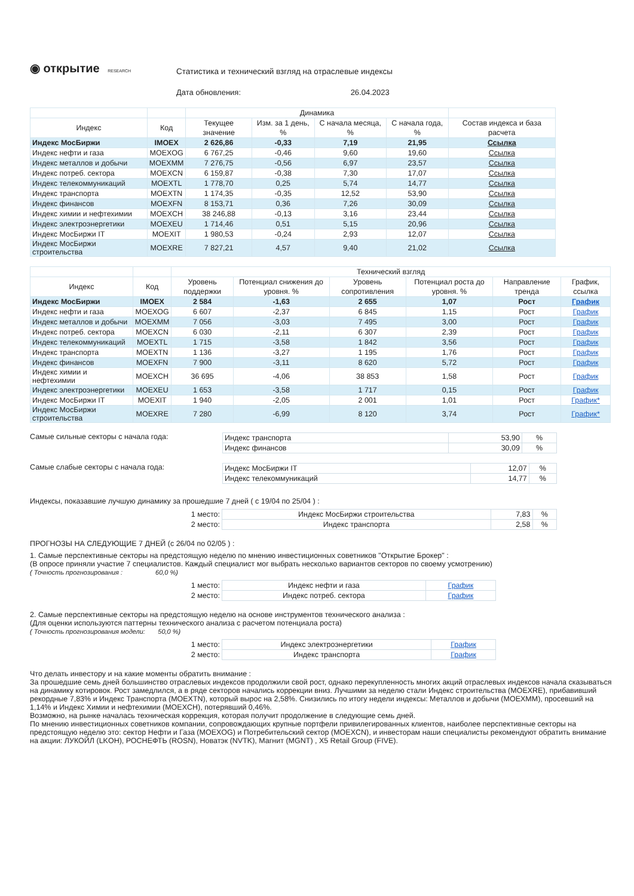◉ открытие RESEARCH
Статистика и технический взгляд на отраслевые индексы
Дата обновления: 26.04.2023
| | | Динамика | | | | |
| --- | --- | --- | --- | --- | --- | --- |
| Индекс | Код | Текущее значение | Изм. за 1 день, % | С начала месяца, % | С начала года, % | Состав индекса и база расчета |
| Индекс МосБиржи | IMOEX | 2 626,86 | -0,33 | 7,19 | 21,95 | Ссылка |
| Индекс нефти и газа | MOEXOG | 6 767,25 | -0,46 | 9,60 | 19,60 | Ссылка |
| Индекс металлов и добычи | MOEXMM | 7 276,75 | -0,56 | 6,97 | 23,57 | Ссылка |
| Индекс потреб. сектора | MOEXCN | 6 159,87 | -0,38 | 7,30 | 17,07 | Ссылка |
| Индекс телекоммуникаций | MOEXTL | 1 778,70 | 0,25 | 5,74 | 14,77 | Ссылка |
| Индекс транспорта | MOEXTN | 1 174,35 | -0,35 | 12,52 | 53,90 | Ссылка |
| Индекс финансов | MOEXFN | 8 153,71 | 0,36 | 7,26 | 30,09 | Ссылка |
| Индекс химии и нефтехимии | MOEXCH | 38 246,88 | -0,13 | 3,16 | 23,44 | Ссылка |
| Индекс электроэнергетики | MOEXEU | 1 714,46 | 0,51 | 5,15 | 20,96 | Ссылка |
| Индекс МосБиржи IT | MOEXIT | 1 980,53 | -0,24 | 2,93 | 12,07 | Ссылка |
| Индекс МосБиржи строительства | MOEXRE | 7 827,21 | 4,57 | 9,40 | 21,02 | Ссылка |
| | | Технический взгляд | | | | | |
| --- | --- | --- | --- | --- | --- | --- | --- |
| Индекс | Код | Уровень поддержки | Потенциал снижения до уровня. % | Уровень сопротивления | Потенциал роста до уровня. % | Направление тренда | График, ссылка |
| Индекс МосБиржи | IMOEX | 2 584 | -1,63 | 2 655 | 1,07 | Рост | График |
| Индекс нефти и газа | MOEXOG | 6 607 | -2,37 | 6 845 | 1,15 | Рост | График |
| Индекс металлов и добычи | MOEXMM | 7 056 | -3,03 | 7 495 | 3,00 | Рост | График |
| Индекс потреб. сектора | MOEXCN | 6 030 | -2,11 | 6 307 | 2,39 | Рост | График |
| Индекс телекоммуникаций | MOEXTL | 1 715 | -3,58 | 1 842 | 3,56 | Рост | График |
| Индекс транспорта | MOEXTN | 1 136 | -3,27 | 1 195 | 1,76 | Рост | График |
| Индекс финансов | MOEXFN | 7 900 | -3,11 | 8 620 | 5,72 | Рост | График |
| Индекс химии и нефтехимии | MOEXCH | 36 695 | -4,06 | 38 853 | 1,58 | Рост | График |
| Индекс электроэнергетики | MOEXEU | 1 653 | -3,58 | 1 717 | 0,15 | Рост | График |
| Индекс МосБиржи IT | MOEXIT | 1 940 | -2,05 | 2 001 | 1,01 | Рост | График* |
| Индекс МосБиржи строительства | MOEXRE | 7 280 | -6,99 | 8 120 | 3,74 | Рост | График* |
Самые сильные секторы с начала года:
| Индекс транспорта | 53,90 | % |
| Индекс финансов | 30,09 | % |
Самые слабые секторы с начала года:
| Индекс МосБиржи IT | 12,07 | % |
| Индекс телекоммуникаций | 14,77 | % |
Индексы, показавшие лучшую динамику за прошедшие 7 дней ( с 19/04 по 25/04 ) :
| 1 место: | Индекс МосБиржи строительства | 7,83 | % |
| 2 место: | Индекс транспорта | 2,58 | % |
ПРОГНОЗЫ НА СЛЕДУЮЩИЕ 7 ДНЕЙ (с 26/04 по 02/05 ) :
1. Самые перспективные секторы на предстоящую неделю по мнению инвестиционных советников "Открытие Брокер" :
(В опросе приняли участие 7 специалистов. Каждый специалист мог выбрать несколько вариантов секторов по своему усмотрению)
( Точность прогнозирования : 60,0 %)
| 1 место: | Индекс нефти и газа | График |
| 2 место: | Индекс потреб. сектора | График |
2. Самые перспективные секторы на предстоящую неделю на основе инструментов технического анализа :
(Для оценки используются паттерны технического анализа с расчетом потенциала роста)
( Точность прогнозирования модели: 50,0 %)
| 1 место: | Индекс электроэнергетики | График |
| 2 место: | Индекс транспорта | График |
Что делать инвестору и на какие моменты обратить внимание :
За прошедшие семь дней большинство отраслевых индексов продолжили свой рост, однако перекупленность многих акций отраслевых индексов начала сказываться на динамику котировок. Рост замедлился, а в ряде секторов начались коррекции вниз. Лучшими за неделю стали Индекс строительства (MOEXRE), прибавивший рекордные 7,83% и Индекс Транспорта (MOEXTN), который вырос на 2,58%. Снизились по итогу недели индексы: Металлов и добычи (MOEXMM), просевший на 1,14% и Индекс Химии и нефтехимии (MOEXCH), потерявший 0,46%.
Возможно, на рынке началась техническая коррекция, которая получит продолжение в следующие семь дней.
По мнению инвестиционных советников компании, сопровождающих крупные портфели привилегированных клиентов, наиболее перспективные секторы на предстоящую неделю это: сектор Нефти и Газа (MOEXOG) и Потребительский сектор (MOEXCN), и инвесторам наши специалисты рекомендуют обратить внимание на акции: ЛУКОЙЛ (LKOH), РОСНЕФТЬ (ROSN), Новатэк (NVTK), Магнит (MGNT) , X5 Retail Group (FIVE).